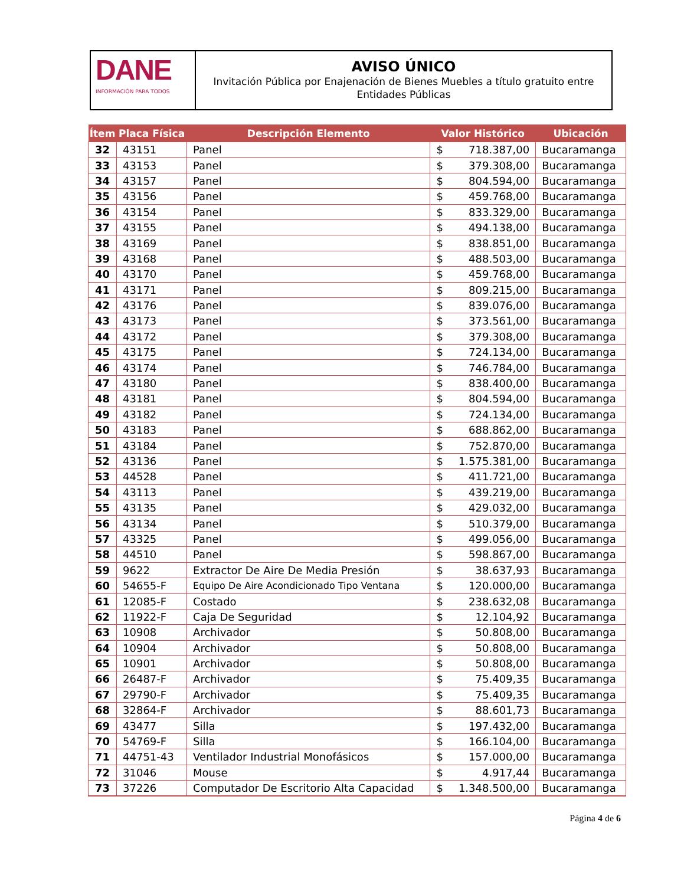DANE
INFORMACIÓN PARA TODOS
AVISO ÚNICO
Invitación Pública por Enajenación de Bienes Muebles a título gratuito entre Entidades Públicas
| Ítem | Placa Física | Descripción Elemento | Valor Histórico | | Ubicación |
| --- | --- | --- | --- | --- | --- |
| 32 | 43151 | Panel | $ | 718.387,00 | Bucaramanga |
| 33 | 43153 | Panel | $ | 379.308,00 | Bucaramanga |
| 34 | 43157 | Panel | $ | 804.594,00 | Bucaramanga |
| 35 | 43156 | Panel | $ | 459.768,00 | Bucaramanga |
| 36 | 43154 | Panel | $ | 833.329,00 | Bucaramanga |
| 37 | 43155 | Panel | $ | 494.138,00 | Bucaramanga |
| 38 | 43169 | Panel | $ | 838.851,00 | Bucaramanga |
| 39 | 43168 | Panel | $ | 488.503,00 | Bucaramanga |
| 40 | 43170 | Panel | $ | 459.768,00 | Bucaramanga |
| 41 | 43171 | Panel | $ | 809.215,00 | Bucaramanga |
| 42 | 43176 | Panel | $ | 839.076,00 | Bucaramanga |
| 43 | 43173 | Panel | $ | 373.561,00 | Bucaramanga |
| 44 | 43172 | Panel | $ | 379.308,00 | Bucaramanga |
| 45 | 43175 | Panel | $ | 724.134,00 | Bucaramanga |
| 46 | 43174 | Panel | $ | 746.784,00 | Bucaramanga |
| 47 | 43180 | Panel | $ | 838.400,00 | Bucaramanga |
| 48 | 43181 | Panel | $ | 804.594,00 | Bucaramanga |
| 49 | 43182 | Panel | $ | 724.134,00 | Bucaramanga |
| 50 | 43183 | Panel | $ | 688.862,00 | Bucaramanga |
| 51 | 43184 | Panel | $ | 752.870,00 | Bucaramanga |
| 52 | 43136 | Panel | $ | 1.575.381,00 | Bucaramanga |
| 53 | 44528 | Panel | $ | 411.721,00 | Bucaramanga |
| 54 | 43113 | Panel | $ | 439.219,00 | Bucaramanga |
| 55 | 43135 | Panel | $ | 429.032,00 | Bucaramanga |
| 56 | 43134 | Panel | $ | 510.379,00 | Bucaramanga |
| 57 | 43325 | Panel | $ | 499.056,00 | Bucaramanga |
| 58 | 44510 | Panel | $ | 598.867,00 | Bucaramanga |
| 59 | 9622 | Extractor De Aire De Media Presión | $ | 38.637,93 | Bucaramanga |
| 60 | 54655-F | Equipo De Aire Acondicionado Tipo Ventana | $ | 120.000,00 | Bucaramanga |
| 61 | 12085-F | Costado | $ | 238.632,08 | Bucaramanga |
| 62 | 11922-F | Caja De Seguridad | $ | 12.104,92 | Bucaramanga |
| 63 | 10908 | Archivador | $ | 50.808,00 | Bucaramanga |
| 64 | 10904 | Archivador | $ | 50.808,00 | Bucaramanga |
| 65 | 10901 | Archivador | $ | 50.808,00 | Bucaramanga |
| 66 | 26487-F | Archivador | $ | 75.409,35 | Bucaramanga |
| 67 | 29790-F | Archivador | $ | 75.409,35 | Bucaramanga |
| 68 | 32864-F | Archivador | $ | 88.601,73 | Bucaramanga |
| 69 | 43477 | Silla | $ | 197.432,00 | Bucaramanga |
| 70 | 54769-F | Silla | $ | 166.104,00 | Bucaramanga |
| 71 | 44751-43 | Ventilador Industrial Monofásicos | $ | 157.000,00 | Bucaramanga |
| 72 | 31046 | Mouse | $ | 4.917,44 | Bucaramanga |
| 73 | 37226 | Computador De Escritorio Alta Capacidad | $ | 1.348.500,00 | Bucaramanga |
Página 4 de 6